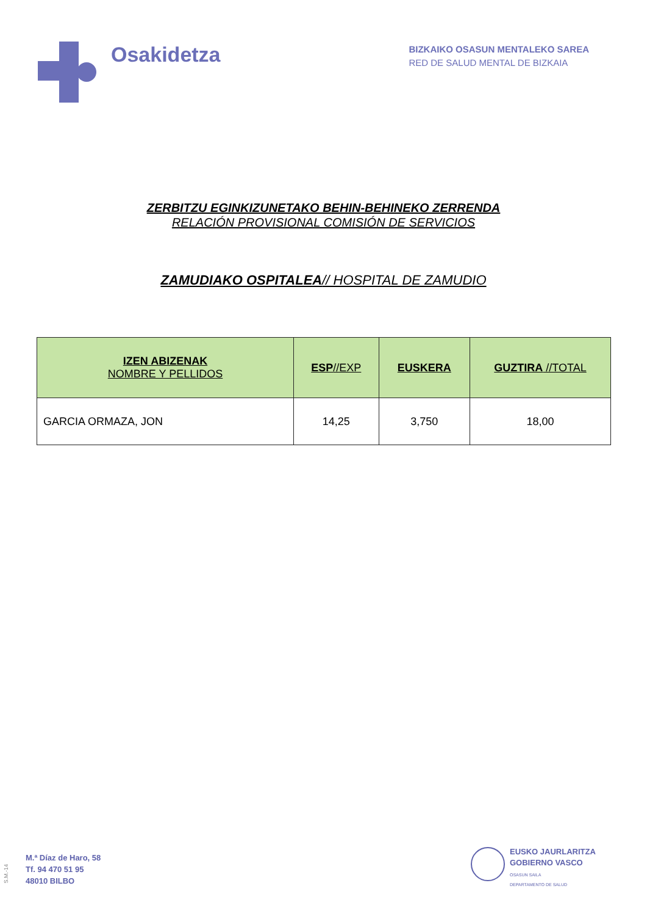Osakidetza
BIZKAIKO OSASUN MENTALEKO SAREA
RED DE SALUD MENTAL DE BIZKAIA
ZERBITZU EGINKIZUNETAKO BEHIN-BEHINEKO ZERRENDA
RELACIÓN PROVISIONAL COMISIÓN DE SERVICIOS
ZAMUDIAKO OSPITALEA// HOSPITAL DE ZAMUDIO
| IZEN ABIZENAK NOMBRE Y PELLIDOS | ESP //EXP | EUSKERA | GUZTIRA //TOTAL |
| --- | --- | --- | --- |
| GARCIA ORMAZA, JON | 14,25 | 3,750 | 18,00 |
S.M.-14
M.ª Díaz de Haro, 58
Tf. 94 470 51 95
48010 BILBO
EUSKO JAURLARITZA
GOBIERNO VASCO
OSASUN SAILA
DEPARTAMENTO DE SALUD